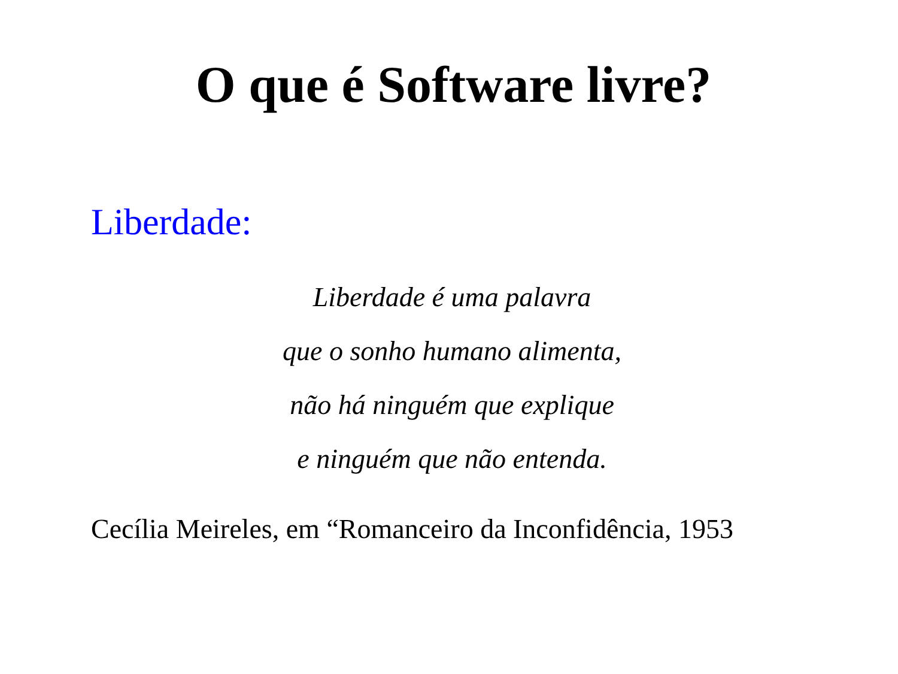O que é Software livre?
Liberdade:
Liberdade é uma palavra
que o sonho humano alimenta,
não há ninguém que explique
e ninguém que não entenda.
Cecília Meireles, em “Romanceiro da Inconfidência, 1953